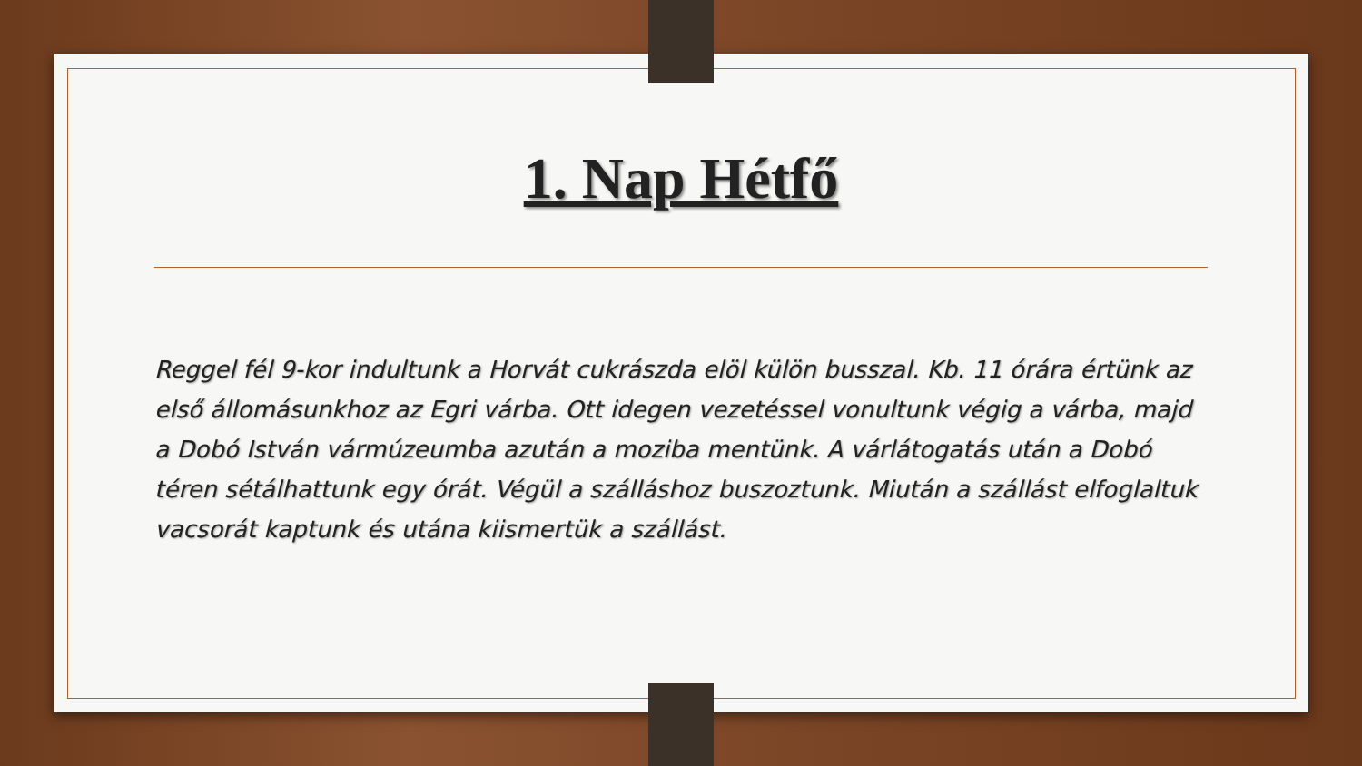1. Nap Hétfő
Reggel fél 9-kor indultunk a Horvát cukrászda elöl külön busszal. Kb. 11 órára értünk az első állomásunkhoz az Egri várba. Ott idegen vezetéssel vonultunk végig a várba, majd a Dobó István vármúzeumba azután a moziba mentünk. A várlátogatás után a Dobó téren sétálhattunk egy órát. Végül a szálláshoz buszoztunk. Miután a szállást elfoglaltuk vacsorát kaptunk és utána kiismertük a szállást.